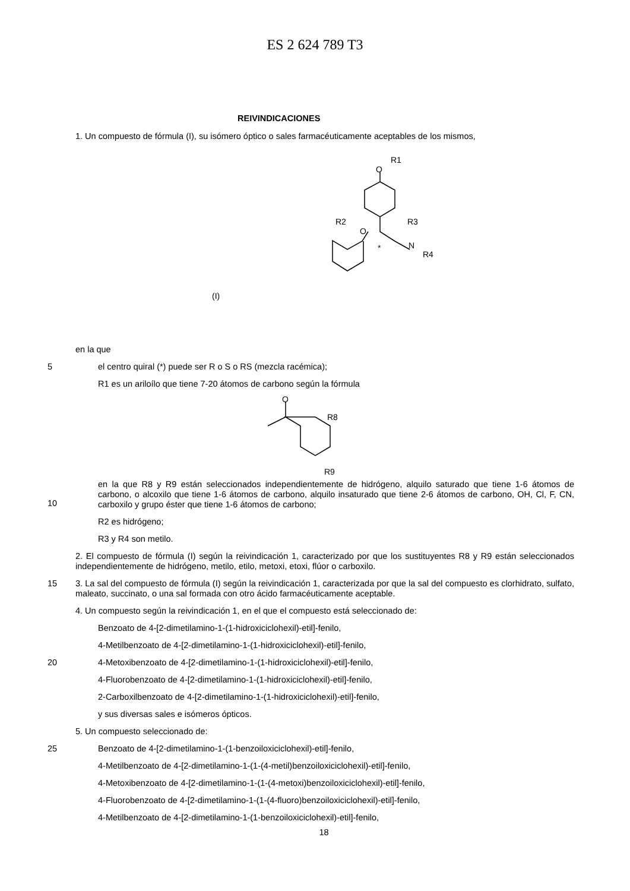ES 2 624 789 T3
REIVINDICACIONES
1. Un compuesto de fórmula (I), su isómero óptico o sales farmacéuticamente aceptables de los mismos,
O
R1
R2
O
R3
N
R4
*
(I)
en la que
5
el centro quiral (*) puede ser R o S o RS (mezcla racémica);
R1 es un ariloílo que tiene 7-20 átomos de carbono según la fórmula
O
R8
R9
10
en la que R8 y R9 están seleccionados independientemente de hidrógeno, alquilo saturado que tiene 1-6 átomos de carbono, o alcoxilo que tiene 1-6 átomos de carbono, alquilo insaturado que tiene 2-6 átomos de carbono, OH, Cl, F, CN, carboxilo y grupo éster que tiene 1-6 átomos de carbono;
R2 es hidrógeno;
R3 y R4 son metilo.
2. El compuesto de fórmula (I) según la reivindicación 1, caracterizado por que los sustituyentes R8 y R9 están seleccionados independientemente de hidrógeno, metilo, etilo, metoxi, etoxi, flúor o carboxilo.
15
3. La sal del compuesto de fórmula (I) según la reivindicación 1, caracterizada por que la sal del compuesto es clorhidrato, sulfato, maleato, succinato, o una sal formada con otro ácido farmacéuticamente aceptable.
4. Un compuesto según la reivindicación 1, en el que el compuesto está seleccionado de:
Benzoato de 4-[2-dimetilamino-1-(1-hidroxiciclohexil)-etil]-fenilo,
4-Metilbenzoato de 4-[2-dimetilamino-1-(1-hidroxiciclohexil)-etil]-fenilo,
20
4-Metoxibenzoato de 4-[2-dimetilamino-1-(1-hidroxiciclohexil)-etil]-fenilo,
4-Fluorobenzoato de 4-[2-dimetilamino-1-(1-hidroxiciclohexil)-etil]-fenilo,
2-Carboxilbenzoato de 4-[2-dimetilamino-1-(1-hidroxiciclohexil)-etil]-fenilo,
y sus diversas sales e isómeros ópticos.
5. Un compuesto seleccionado de:
25
Benzoato de 4-[2-dimetilamino-1-(1-benzoiloxiciclohexil)-etil]-fenilo,
4-Metilbenzoato de 4-[2-dimetilamino-1-(1-(4-metil)benzoiloxiciclohexil)-etil]-fenilo,
4-Metoxibenzoato de 4-[2-dimetilamino-1-(1-(4-metoxi)benzoiloxiciclohexil)-etil]-fenilo,
4-Fluorobenzoato de 4-[2-dimetilamino-1-(1-(4-fluoro)benzoiloxiciclohexil)-etil]-fenilo,
4-Metilbenzoato de 4-[2-dimetilamino-1-(1-benzoiloxiciclohexil)-etil]-fenilo,
18